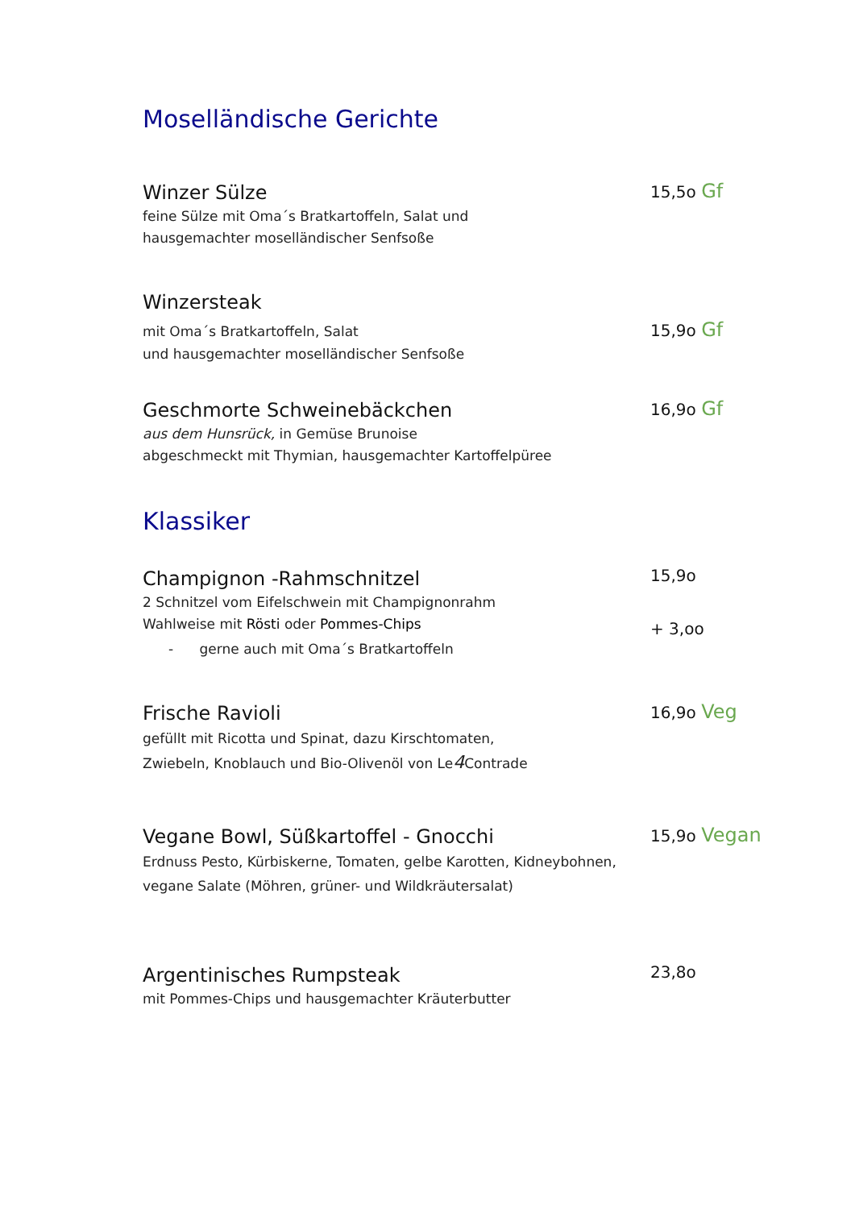Moselländische Gerichte
Winzer Sülze
feine Sülze mit Oma´s Bratkartoffeln, Salat und
hausgemachter moselländischer Senfsoße
15,5o Gf
Winzersteak
mit Oma´s Bratkartoffeln, Salat
und hausgemachter moselländischer Senfsoße
15,9o Gf
Geschmorte Schweinebäckchen
aus dem Hunsrück, in Gemüse Brunoise
abgeschmeckt mit Thymian, hausgemachter Kartoffelpüree
16,9o Gf
Klassiker
Champignon -Rahmschnitzel
2 Schnitzel vom Eifelschwein mit Champignonrahm
Wahlweise mit Rösti oder Pommes-Chips
- gerne auch mit Oma´s Bratkartoffeln
15,9o
+ 3,oo
Frische Ravioli
gefüllt mit Ricotta und Spinat, dazu Kirschtomaten,
Zwiebeln, Knoblauch und Bio-Olivenöl von Le4 Contrade
16,9o Veg
Vegane Bowl, Süßkartoffel - Gnocchi
Erdnuss Pesto, Kürbiskerne, Tomaten, gelbe Karotten, Kidneybohnen,
vegane Salate (Möhren, grüner- und Wildkräutersalat)
15,9o Vegan
Argentinisches Rumpsteak
mit Pommes-Chips und hausgemachter Kräuterbutter
23,8o